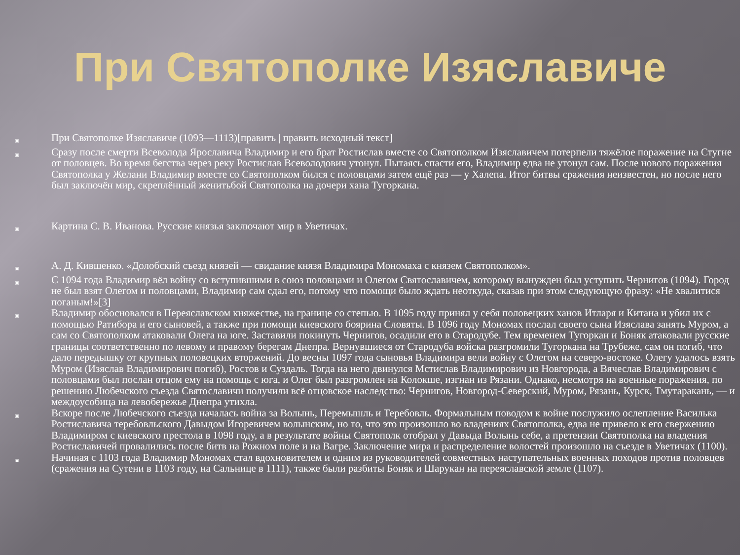При Святополке Изяславиче
▣ При Святополке Изяславиче (1093—1113)[править | править исходный текст]
▣ Сразу после смерти Всеволода Ярославича Владимир и его брат Ростислав вместе со Святополком Изяславичем потерпели тяжёлое поражение на Стугне от половцев. Во время бегства через реку Ростислав Всеволодович утонул. Пытаясь спасти его, Владимир едва не утонул сам. После нового поражения Святополка у Желани Владимир вместе со Святополком бился с половцами затем ещё раз — у Халепа. Итог битвы сражения неизвестен, но после него был заключён мир, скреплённый женитьбой Святополка на дочери хана Тугоркана.
▣ Картина С. В. Иванова. Русские князья заключают мир в Уветичах.
▣ А. Д. Кившенко. «Долобский съезд князей — свидание князя Владимира Мономаха с князем Святополком».
▣ С 1094 года Владимир вёл войну со вступившими в союз половцами и Олегом Святославичем, которому вынужден был уступить Чернигов (1094). Город не был взят Олегом и половцами, Владимир сам сдал его, потому что помощи было ждать неоткуда, сказав при этом следующую фразу: «Не хвалитися поганым!»[3]
▣ Владимир обосновался в Переяславском княжестве, на границе со степью. В 1095 году принял у себя половецких ханов Итларя и Китана и убил их с помощью Ратибора и его сыновей, а также при помощи киевского боярина Словяты. В 1096 году Мономах послал своего сына Изяслава занять Муром, а сам со Святополком атаковали Олега на юге. Заставили покинуть Чернигов, осадили его в Стародубе. Тем временем Тугоркан и Боняк атаковали русские границы соответственно по левому и правому берегам Днепра. Вернувшиеся от Стародуба войска разгромили Тугоркана на Трубеже, сам он погиб, что дало передышку от крупных половецких вторжений. До весны 1097 года сыновья Владимира вели войну с Олегом на северо-востоке. Олегу удалось взять Муром (Изяслав Владимирович погиб), Ростов и Суздаль. Тогда на него двинулся Мстислав Владимирович из Новгорода, а Вячеслав Владимирович с половцами был послан отцом ему на помощь с юга, и Олег был разгромлен на Колокше, изгнан из Рязани. Однако, несмотря на военные поражения, по решению Любечского съезда Святославичи получили всё отцовское наследство: Чернигов, Новгород-Северский, Муром, Рязань, Курск, Тмутаракань, — и междоусобица на левобережье Днепра утихла.
▣ Вскоре после Любечского съезда началась война за Волынь, Перемышль и Теребовль. Формальным поводом к войне послужило ослепление Василька Ростиславича теребовльского Давыдом Игоревичем волынским, но то, что это произошло во владениях Святополка, едва не привело к его свержению Владимиром с киевского престола в 1098 году, а в результате войны Святополк отобрал у Давыда Волынь себе, а претензии Святополка на владения Ростиславичей провалились после битв на Рожном поле и на Вагре. Заключение мира и распределение волостей произошло на съезде в Уветичах (1100).
▣ Начиная с 1103 года Владимир Мономах стал вдохновителем и одним из руководителей совместных наступательных военных походов против половцев (сражения на Сутени в 1103 году, на Сальнице в 1111), также были разбиты Боняк и Шарукан на переяславской земле (1107).